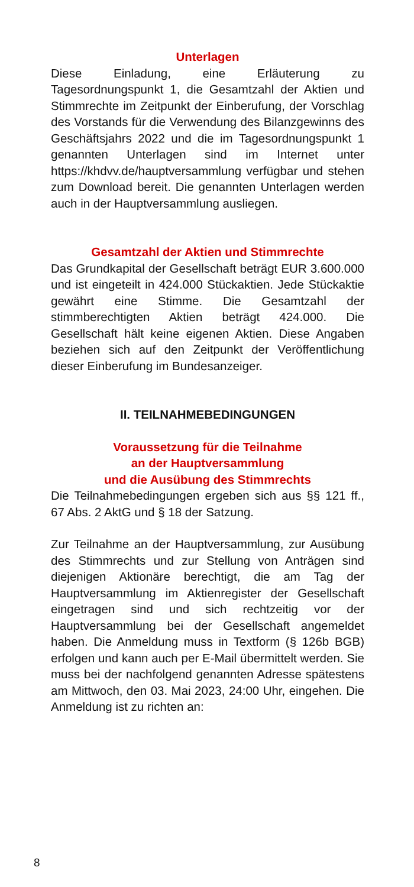Unterlagen
Diese Einladung, eine Erläuterung zu Tagesordnungspunkt 1, die Gesamtzahl der Aktien und Stimmrechte im Zeitpunkt der Einberufung, der Vorschlag des Vorstands für die Verwendung des Bilanzgewinns des Geschäftsjahrs 2022 und die im Tagesordnungspunkt 1 genannten Unterlagen sind im Internet unter https://khdvv.de/hauptversammlung verfügbar und stehen zum Download bereit. Die genannten Unterlagen werden auch in der Hauptversammlung ausliegen.
Gesamtzahl der Aktien und Stimmrechte
Das Grundkapital der Gesellschaft beträgt EUR 3.600.000 und ist eingeteilt in 424.000 Stückaktien. Jede Stückaktie gewährt eine Stimme. Die Gesamtzahl der stimmberechtigten Aktien beträgt 424.000. Die Gesellschaft hält keine eigenen Aktien. Diese Angaben beziehen sich auf den Zeitpunkt der Veröffentlichung dieser Einberufung im Bundesanzeiger.
II. TEILNAHMEBEDINGUNGEN
Voraussetzung für die Teilnahme
an der Hauptversammlung
und die Ausübung des Stimmrechts
Die Teilnahmebedingungen ergeben sich aus §§ 121 ff., 67 Abs. 2 AktG und § 18 der Satzung.
Zur Teilnahme an der Hauptversammlung, zur Ausübung des Stimmrechts und zur Stellung von Anträgen sind diejenigen Aktionäre berechtigt, die am Tag der Hauptversammlung im Aktienregister der Gesellschaft eingetragen sind und sich rechtzeitig vor der Hauptversammlung bei der Gesellschaft angemeldet haben. Die Anmeldung muss in Textform (§ 126b BGB) erfolgen und kann auch per E-Mail übermittelt werden. Sie muss bei der nachfolgend genannten Adresse spätestens am Mittwoch, den 03. Mai 2023, 24:00 Uhr, eingehen. Die Anmeldung ist zu richten an:
8